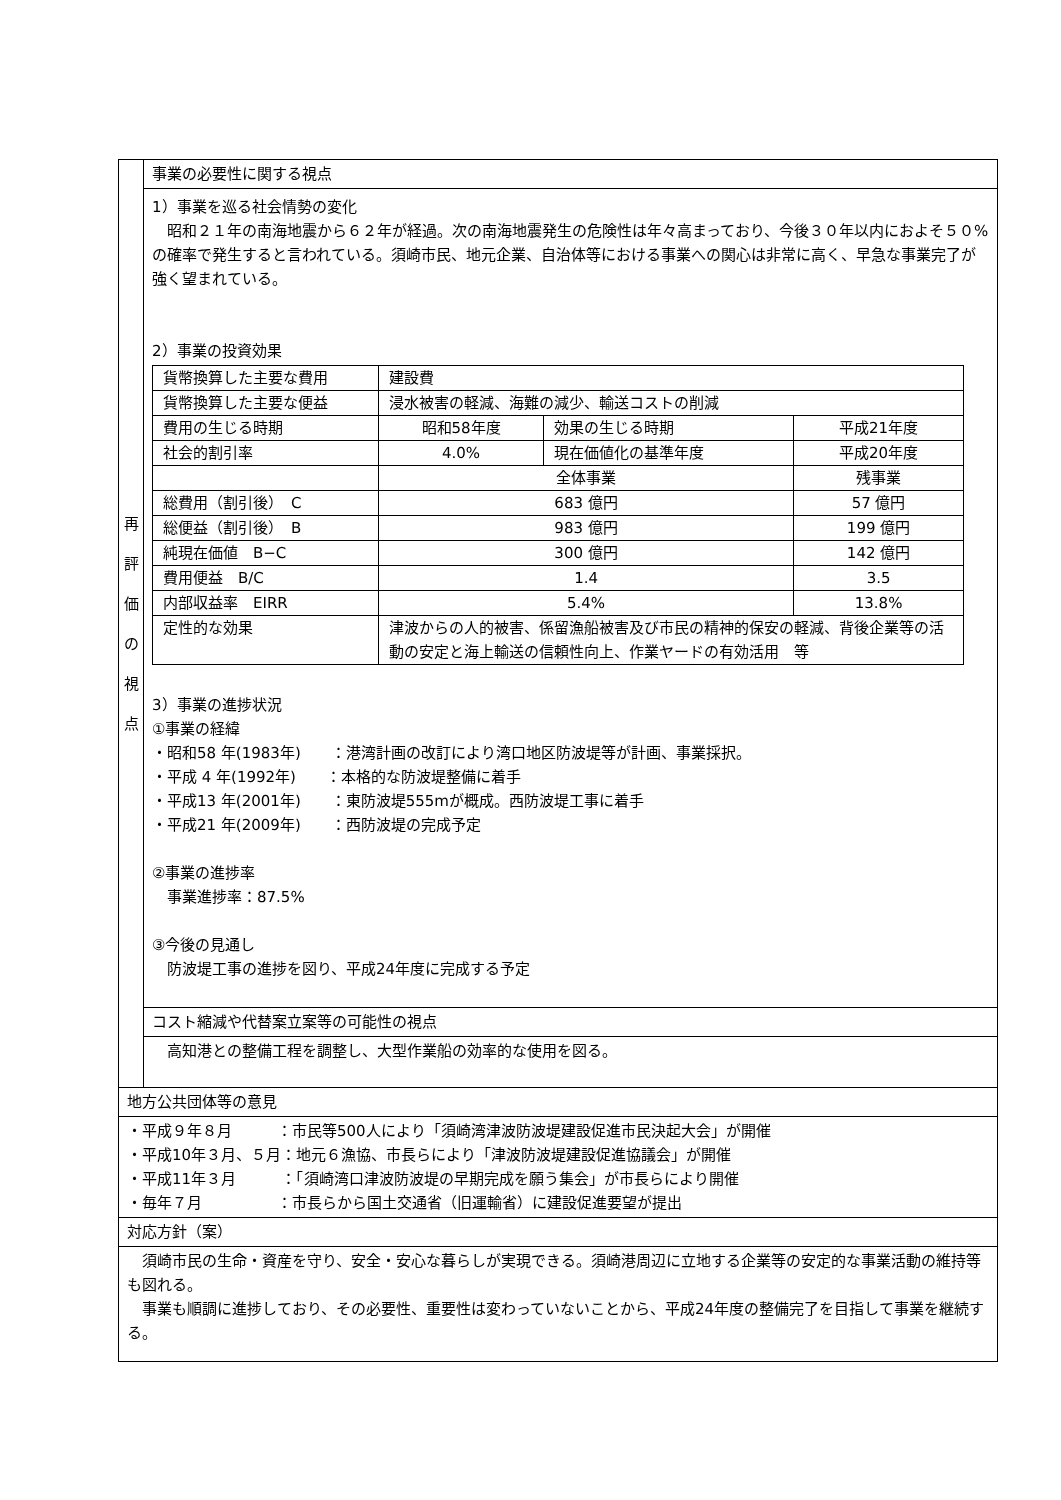| 再 評 価 の 視 点 | 事業の必要性に関する視点 |
| | 1）事業を巡る社会情勢の変化 昭和２１年の南海地震から６２年が経過。次の南海地震発生の危険性は年々高まっており、今後３０年以内におよそ５０%の確率で発生すると言われている。須崎市民、地元企業、自治体等における事業への関心は非常に高く、早急な事業完了が強く望まれている。 2）事業の投資効果 / 貨幣換算した主要な費用 / 建設費 / / / / 貨幣換算した主要な便益 / 浸水被害の軽減、海難の減少、輸送コストの削減 / / / / 費用の生じる時期 / 昭和58年度 / 効果の生じる時期 / 平成21年度 / / 社会的割引率 / 4.0% / 現在価値化の基準年度 / 平成20年度 / / / 全体事業 / / 残事業 / / 総費用（割引後） C / 683 億円 / / 57 億円 / / 総便益（割引後） B / 983 億円 / / 199 億円 / / 純現在価値 B−C / 300 億円 / / 142 億円 / / 費用便益 B/C / 1.4 / / 3.5 / / 内部収益率 EIRR / 5.4% / / 13.8% / / 定性的な効果 / 津波からの人的被害、係留漁船被害及び市民の精神的保安の軽減、背後企業等の活動の安定と海上輸送の信頼性向上、作業ヤードの有効活用 等 / / / 3）事業の進捗状況 ①事業の経緯 ・昭和58 年(1983年) ：港湾計画の改訂により湾口地区防波堤等が計画、事業採択。 ・平成 4 年(1992年) ：本格的な防波堤整備に着手 ・平成13 年(2001年) ：東防波堤555mが概成。西防波堤工事に着手 ・平成21 年(2009年) ：西防波堤の完成予定 ②事業の進捗率 事業進捗率：87.5% ③今後の見通し 防波堤工事の進捗を図り、平成24年度に完成する予定 |
| | コスト縮減や代替案立案等の可能性の視点 |
| | 高知港との整備工程を調整し、大型作業船の効率的な使用を図る。 |
| 地方公共団体等の意見 | |
| ・平成９年８月 ：市民等500人により「須崎湾津波防波堤建設促進市民決起大会」が開催 ・平成10年３月、５月：地元６漁協、市長らにより「津波防波堤建設促進協議会」が開催 ・平成11年３月 ：「須崎湾口津波防波堤の早期完成を願う集会」が市長らにより開催 ・毎年７月 ：市長らから国土交通省（旧運輸省）に建設促進要望が提出 | |
| 対応方針（案） | |
| 須崎市民の生命・資産を守り、安全・安心な暮らしが実現できる。須崎港周辺に立地する企業等の安定的な事業活動の維持等も図れる。 事業も順調に進捗しており、その必要性、重要性は変わっていないことから、平成24年度の整備完了を目指して事業を継続する。 | |